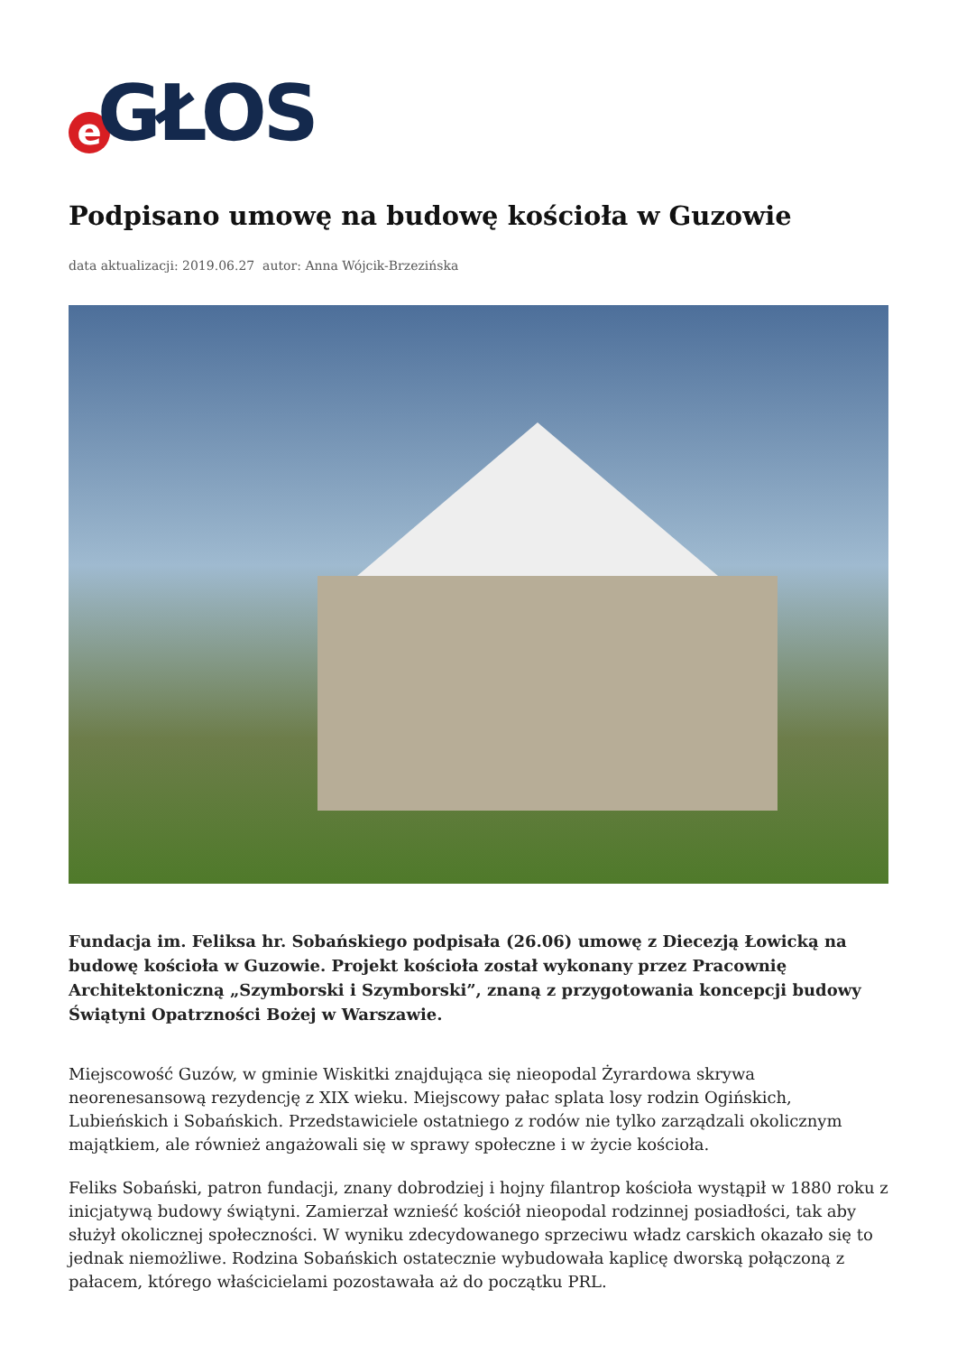e GŁOS
Podpisano umowę na budowę kościoła w Guzowie
data aktualizacji: 2019.06.27 autor: Anna Wójcik-Brzezińska
Fundacja im. Feliksa hr. Sobańskiego podpisała (26.06) umowę z Diecezją Łowicką na budowę kościoła w Guzowie. Projekt kościoła został wykonany przez Pracownię Architektoniczną „Szymborski i Szymborski”, znaną z przygotowania koncepcji budowy Świątyni Opatrzności Bożej w Warszawie.
Miejscowość Guzów, w gminie Wiskitki znajdująca się nieopodal Żyrardowa skrywa neorenesansową rezydencję z XIX wieku. Miejscowy pałac splata losy rodzin Ogińskich, Lubieńskich i Sobańskich. Przedstawiciele ostatniego z rodów nie tylko zarządzali okolicznym majątkiem, ale również angażowali się w sprawy społeczne i w życie kościoła.
Feliks Sobański, patron fundacji, znany dobrodziej i hojny filantrop kościoła wystąpił w 1880 roku z inicjatywą budowy świątyni. Zamierzał wznieść kościół nieopodal rodzinnej posiadłości, tak aby służył okolicznej społeczności. W wyniku zdecydowanego sprzeciwu władz carskich okazało się to jednak niemożliwe. Rodzina Sobańskich ostatecznie wybudowała kaplicę dworską połączoną z pałacem, którego właścicielami pozostawała aż do początku PRL.